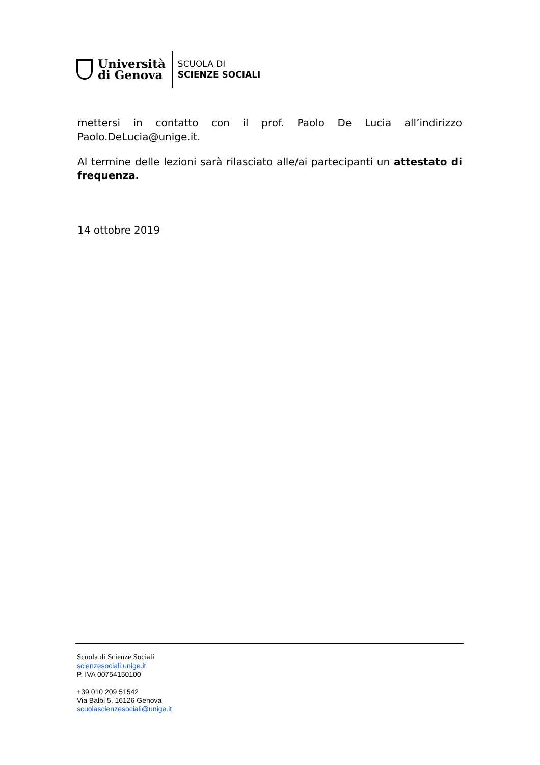Università
di Genova
SCUOLA DI
SCIENZE SOCIALI
mettersi in contatto con il prof. Paolo De Lucia all’indirizzo Paolo.DeLucia@unige.it.
Al termine delle lezioni sarà rilasciato alle/ai partecipanti un attestato di frequenza.
14 ottobre 2019
Scuola di Scienze Sociali
scienzesociali.unige.it
P. IVA 00754150100
+39 010 209 51542
Via Balbi 5, 16126 Genova
scuolascienzesociali@unige.it